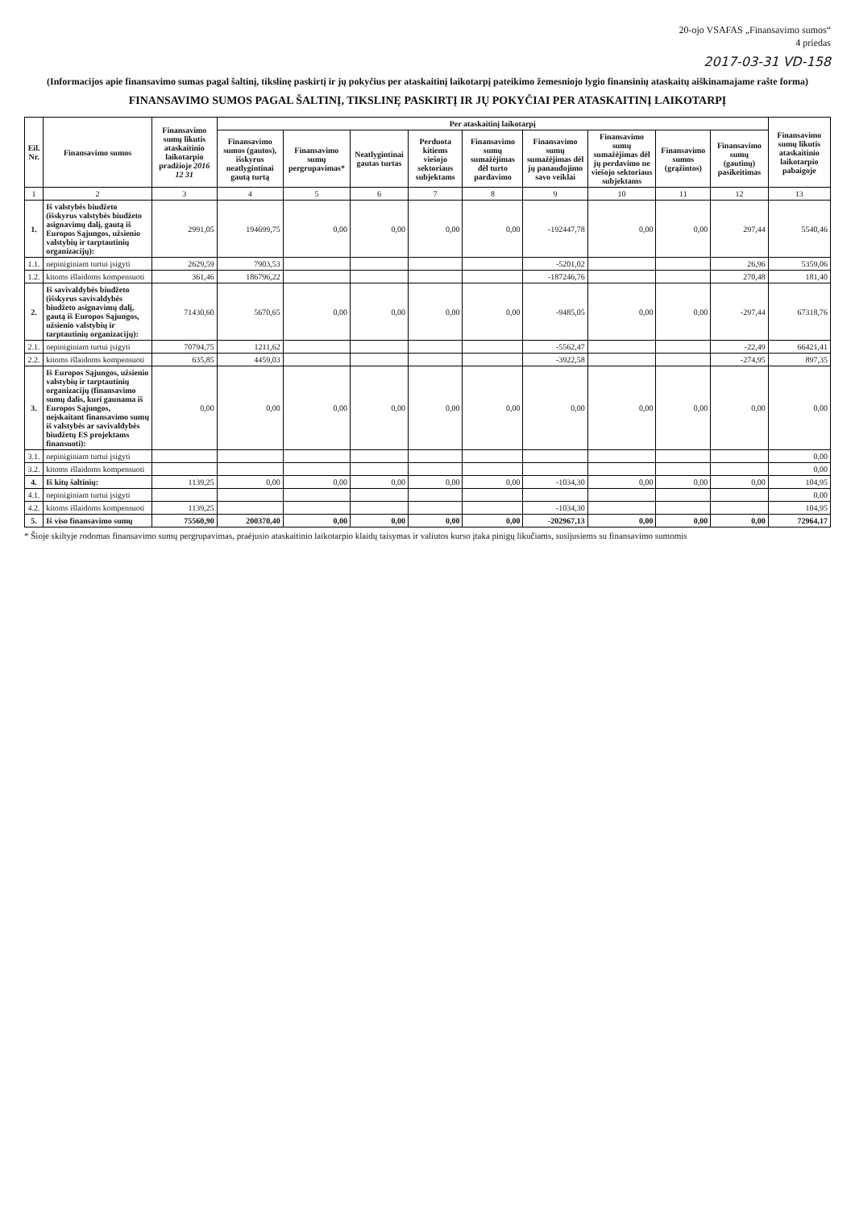20-ojo VSAFAS „Finansavimo sumos“
4 priedas
2017-03-31 VD-158
(Informacijos apie finansavimo sumas pagal šaltinį, tikslinę paskirtį ir jų pokyčius per ataskaitinį laikotarpį pateikimo žemesniojo lygio finansinių ataskaitų aiškinamajame rašte forma)
FINANSAVIMO SUMOS PAGAL ŠALTINĮ, TIKSLINĘ PASKIRTĮ IR JŲ POKYČIAI PER ATASKAITINĮ LAIKOTARPĮ
| Eil. Nr. | Finansavimo sumos | Finansavimo sumų likutis ataskaitinio laikotarpio pradžioje 2016 12 31 | Per ataskaitinį laikotarpį | | | | | | | | | Finansavimo sumų likutis ataskaitinio laikotarpio pabaigoje |
| --- | --- | --- | --- | --- | --- | --- | --- | --- | --- | --- | --- | --- |
| | | | Finansavimo sumos (gautos), išskyrus neatlygintinai gautą turtą | Finansavimo sumų pergrupavimas* | Neatlygintinai gautas turtas | Perduota kitiems viešojo sektoriaus subjektams | Finansavimo sumų sumažėjimas dėl turto pardavimo | Finansavimo sumų sumažėjimas dėl jų panaudojimo savo veiklai | Finansavimo sumų sumažėjimas dėl jų perdavimo ne viešojo sektoriaus subjektams | Finansavimo sumos (grąžintos) | Finansavimo sumų (gautinų) pasikeitimas | |
| 1 | 2 | 3 | 4 | 5 | 6 | 7 | 8 | 9 | 10 | 11 | 12 | 13 |
| 1. | Iš valstybės biudžeto (išskyrus valstybės biudžeto asignavimų dalį, gautą iš Europos Sąjungos, užsienio valstybių ir tarptautinių organizacijų): | 2991,05 | 194699,75 | 0,00 | 0,00 | 0,00 | 0,00 | -192447,78 | 0,00 | 0,00 | 297,44 | 5540,46 |
| 1.1. | nepiniginiam turtui įsigyti | 2629,59 | 7903,53 | | | | | -5201,02 | | | 26,96 | 5359,06 |
| 1.2. | kitoms išlaidoms kompensuoti | 361,46 | 186796,22 | | | | | -187246,76 | | | 270,48 | 181,40 |
| 2. | Iš savivaldybės biudžeto (išskyrus savivaldybės biudžeto asignavimų dalį, gautą iš Europos Sąjungos, užsienio valstybių ir tarptautinių organizacijų): | 71430,60 | 5670,65 | 0,00 | 0,00 | 0,00 | 0,00 | -9485,05 | 0,00 | 0,00 | -297,44 | 67318,76 |
| 2.1. | nepiniginiam turtui įsigyti | 70794,75 | 1211,62 | | | | | -5562,47 | | | -22,49 | 66421,41 |
| 2.2. | kitoms išlaidoms kompensuoti | 635,85 | 4459,03 | | | | | -3922,58 | | | -274,95 | 897,35 |
| 3. | Iš Europos Sąjungos, užsienio valstybių ir tarptautinių organizacijų (finansavimo sumų dalis, kuri gaunama iš Europos Sąjungos, neįskaitant finansavimo sumų iš valstybės ar savivaldybės biudžetų ES projektams finansuoti): | 0,00 | 0,00 | 0,00 | 0,00 | 0,00 | 0,00 | 0,00 | 0,00 | 0,00 | 0,00 | 0,00 |
| 3.1. | nepiniginiam turtui įsigyti | | | | | | | | | | | 0,00 |
| 3.2. | kitoms išlaidoms kompensuoti | | | | | | | | | | | 0,00 |
| 4. | Iš kitų šaltinių: | 1139,25 | 0,00 | 0,00 | 0,00 | 0,00 | 0,00 | -1034,30 | 0,00 | 0,00 | 0,00 | 104,95 |
| 4.1. | nepiniginiam turtui įsigyti | | | | | | | | | | | 0,00 |
| 4.2. | kitoms išlaidoms kompensuoti | 1139,25 | | | | | | -1034,30 | | | | 104,95 |
| 5. | Iš viso finansavimo sumų | 75560,90 | 200370,40 | 0,00 | 0,00 | 0,00 | 0,00 | -202967,13 | 0,00 | 0,00 | 0,00 | 72964,17 |
* Šioje skiltyje rodomas finansavimo sumų pergrupavimas, praėjusio ataskaitinio laikotarpio klaidų taisymas ir valiutos kurso įtaka pinigų likučiams, susijusiems su finansavimo sumomis